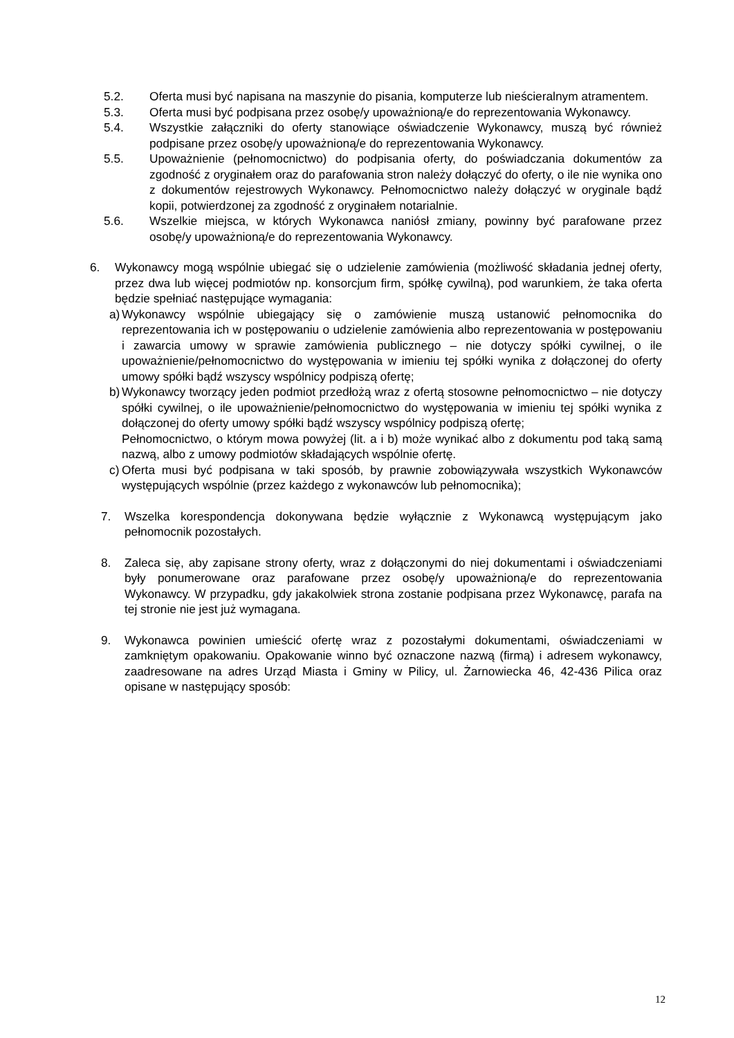5.2. Oferta musi być napisana na maszynie do pisania, komputerze lub nieścieralnym atramentem.
5.3. Oferta musi być podpisana przez osobę/y upoważnioną/e do reprezentowania Wykonawcy.
5.4. Wszystkie załączniki do oferty stanowiące oświadczenie Wykonawcy, muszą być również podpisane przez osobę/y upoważnioną/e do reprezentowania Wykonawcy.
5.5. Upoważnienie (pełnomocnictwo) do podpisania oferty, do poświadczania dokumentów za zgodność z oryginałem oraz do parafowania stron należy dołączyć do oferty, o ile nie wynika ono z dokumentów rejestrowych Wykonawcy. Pełnomocnictwo należy dołączyć w oryginale bądź kopii, potwierdzonej za zgodność z oryginałem notarialnie.
5.6. Wszelkie miejsca, w których Wykonawca naniósł zmiany, powinny być parafowane przez osobę/y upoważnioną/e do reprezentowania Wykonawcy.
6. Wykonawcy mogą wspólnie ubiegać się o udzielenie zamówienia (możliwość składania jednej oferty, przez dwa lub więcej podmiotów np. konsorcjum firm, spółkę cywilną), pod warunkiem, że taka oferta będzie spełniać następujące wymagania:
a) Wykonawcy wspólnie ubiegający się o zamówienie muszą ustanowić pełnomocnika do reprezentowania ich w postępowaniu o udzielenie zamówienia albo reprezentowania w postępowaniu i zawarcia umowy w sprawie zamówienia publicznego – nie dotyczy spółki cywilnej, o ile upoważnienie/pełnomocnictwo do występowania w imieniu tej spółki wynika z dołączonej do oferty umowy spółki bądź wszyscy wspólnicy podpiszą ofertę;
b) Wykonawcy tworzący jeden podmiot przedłożą wraz z ofertą stosowne pełnomocnictwo – nie dotyczy spółki cywilnej, o ile upoważnienie/pełnomocnictwo do występowania w imieniu tej spółki wynika z dołączonej do oferty umowy spółki bądź wszyscy wspólnicy podpiszą ofertę;
Pełnomocnictwo, o którym mowa powyżej (lit. a i b) może wynikać albo z dokumentu pod taką samą nazwą, albo z umowy podmiotów składających wspólnie ofertę.
c) Oferta musi być podpisana w taki sposób, by prawnie zobowiązywała wszystkich Wykonawców występujących wspólnie (przez każdego z wykonawców lub pełnomocnika);
7. Wszelka korespondencja dokonywana będzie wyłącznie z Wykonawcą występującym jako pełnomocnik pozostałych.
8. Zaleca się, aby zapisane strony oferty, wraz z dołączonymi do niej dokumentami i oświadczeniami były ponumerowane oraz parafowane przez osobę/y upoważnioną/e do reprezentowania Wykonawcy. W przypadku, gdy jakakolwiek strona zostanie podpisana przez Wykonawcę, parafa na tej stronie nie jest już wymagana.
9. Wykonawca powinien umieścić ofertę wraz z pozostałymi dokumentami, oświadczeniami w zamkniętym opakowaniu. Opakowanie winno być oznaczone nazwą (firmą) i adresem wykonawcy, zaadresowane na adres Urząd Miasta i Gminy w Pilicy, ul. Żarnowiecka 46, 42-436 Pilica oraz opisane w następujący sposób:
12